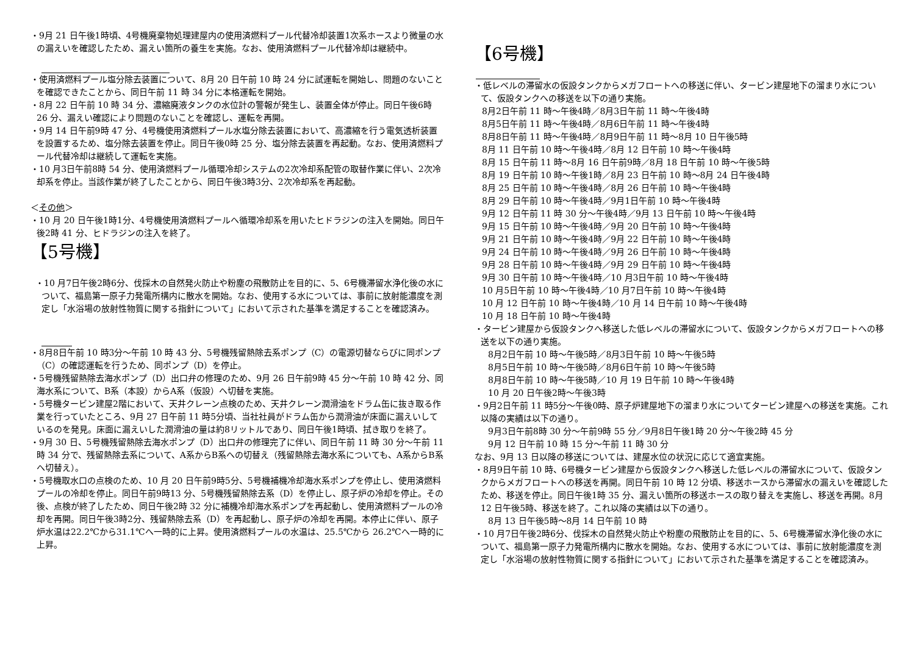・9月 21 日午後1時頃、4号機廃棄物処理建屋内の使用済燃料プール代替冷却装置1次系ホースより微量の水の漏えいを確認したため、漏えい箇所の養生を実施。なお、使用済燃料プール代替冷却は継続中。
・使用済燃料プール塩分除去装置について、8月 20 日午前 10 時 24 分に試運転を開始し、問題のないことを確認できたことから、同日午前 11 時 34 分に本格運転を開始。
・8月 22 日午前 10 時 34 分、濃縮廃液タンクの水位計の警報が発生し、装置全体が停止。同日午後6時 26 分、漏えい確認により問題のないことを確認し、運転を再開。
・9月 14 日午前9時 47 分、4号機使用済燃料プール水塩分除去装置において、高濃縮を行う電気透析装置を設置するため、塩分除去装置を停止。同日午後0時 25 分、塩分除去装置を再起動。なお、使用済燃料プール代替冷却は継続して運転を実施。
・10 月3日午前8時 54 分、使用済燃料プール循環冷却システムの2次冷却系配管の取替作業に伴い、2次冷却系を停止。当該作業が終了したことから、同日午後3時3分、2次冷却系を再起動。
＜その他＞
・10 月 20 日午後1時1分、4号機使用済燃料プールへ循環冷却系を用いたヒドラジンの注入を開始。同日午後2時 41 分、ヒドラジンの注入を終了。
【5号機】
・10 月7日午後2時6分、伐採木の自然発火防止や粉塵の飛散防止を目的に、5、6号機滞留水浄化後の水について、福島第一原子力発電所構内に散水を開始。なお、使用する水については、事前に放射能濃度を測定し「水浴場の放射性物質に関する指針について」において示された基準を満足することを確認済み。
・8月8日午前 10 時3分～午前 10 時 43 分、5号機残留熱除去系ポンプ（C）の電源切替ならびに同ポンプ（C）の確認運転を行うため、同ポンプ（D）を停止。
・5号機残留熱除去海水ポンプ（D）出口弁の修理のため、9月 26 日午前9時 45 分～午前 10 時 42 分、同海水系について、B系（本設）からA系（仮設）へ切替を実施。
・5号機タービン建屋2階において、天井クレーン点検のため、天井クレーン潤滑油をドラム缶に抜き取る作業を行っていたところ、9月 27 日午前 11 時5分頃、当社社員がドラム缶から潤滑油が床面に漏えいしているのを発見。床面に漏えいした潤滑油の量は約8リットルであり、同日午後1時頃、拭き取りを終了。
・9月 30 日、5号機残留熱除去海水ポンプ（D）出口弁の修理完了に伴い、同日午前 11 時 30 分～午前 11 時 34 分で、残留熱除去系について、A系からB系への切替え（残留熱除去海水系についても、A系からB系へ切替え）。
・5号機取水口の点検のため、10 月 20 日午前9時5分、5号機補機冷却海水系ポンプを停止し、使用済燃料プールの冷却を停止。同日午前9時13 分、5号機残留熱除去系（D）を停止し、原子炉の冷却を停止。その後、点検が終了したため、同日午後2時 32 分に補機冷却海水系ポンプを再起動し、使用済燃料プールの冷却を再開。同日午後3時2分、残留熱除去系（D）を再起動し、原子炉の冷却を再開。本停止に伴い、原子炉水温は22.2℃から31.1℃へ一時的に上昇。使用済燃料プールの水温は、25.5℃から 26.2℃へ一時的に上昇。
【6号機】
・低レベルの滞留水の仮設タンクからメガフロートへの移送に伴い、タービン建屋地下の溜まり水について、仮設タンクへの移送を以下の通り実施。
8月2日午前 11 時～午後4時／8月3日午前 11 時～午後4時
8月5日午前 11 時～午後4時／8月6日午前 11 時～午後4時
8月8日午前 11 時～午後4時／8月9日午前 11 時～8月 10 日午後5時
8月 11 日午前 10 時～午後4時／8月 12 日午前 10 時～午後4時
8月 15 日午前 11 時～8月 16 日午前9時／8月 18 日午前 10 時～午後5時
8月 19 日午前 10 時～午後1時／8月 23 日午前 10 時～8月 24 日午後4時
8月 25 日午前 10 時～午後4時／8月 26 日午前 10 時～午後4時
8月 29 日午前 10 時～午後4時／9月1日午前 10 時～午後4時
9月 12 日午前 11 時 30 分～午後4時／9月 13 日午前 10 時～午後4時
9月 15 日午前 10 時～午後4時／9月 20 日午前 10 時～午後4時
9月 21 日午前 10 時～午後4時／9月 22 日午前 10 時～午後4時
9月 24 日午前 10 時～午後4時／9月 26 日午前 10 時～午後4時
9月 28 日午前 10 時～午後4時／9月 29 日午前 10 時～午後4時
9月 30 日午前 10 時～午後4時／10 月3日午前 10 時～午後4時
10 月5日午前 10 時～午後4時／10 月7日午前 10 時～午後4時
10 月 12 日午前 10 時～午後4時／10 月 14 日午前 10 時～午後4時
10 月 18 日午前 10 時～午後4時
・タービン建屋から仮設タンクへ移送した低レベルの滞留水について、仮設タンクからメガフロートへの移送を以下の通り実施。
8月2日午前 10 時～午後5時／8月3日午前 10 時～午後5時
8月5日午前 10 時～午後5時／8月6日午前 10 時～午後5時
8月8日午前 10 時～午後5時／10 月 19 日午前 10 時～午後4時
10 月 20 日午後2時～午後3時
・9月2日午前 11 時5分～午後0時、原子炉建屋地下の溜まり水についてタービン建屋への移送を実施。これ以降の実績は以下の通り。
9月3日午前8時 30 分～午前9時 55 分／9月8日午後1時 20 分～午後2時 45 分
9月 12 日午前 10 時 15 分～午前 11 時 30 分
なお、9月 13 日以降の移送については、建屋水位の状況に応じて適宜実施。
・8月9日午前 10 時、6号機タービン建屋から仮設タンクへ移送した低レベルの滞留水について、仮設タンクからメガフロートへの移送を再開。同日午前 10 時 12 分頃、移送ホースから滞留水の漏えいを確認したため、移送を停止。同日午後1時 35 分、漏えい箇所の移送ホースの取り替えを実施し、移送を再開。8月 12 日午後5時、移送を終了。これ以降の実績は以下の通り。
8月 13 日午後5時～8月 14 日午前 10 時
・10 月7日午後2時6分、伐採木の自然発火防止や粉塵の飛散防止を目的に、5、6号機滞留水浄化後の水について、福島第一原子力発電所構内に散水を開始。なお、使用する水については、事前に放射能濃度を測定し「水浴場の放射性物質に関する指針について」において示された基準を満足することを確認済み。